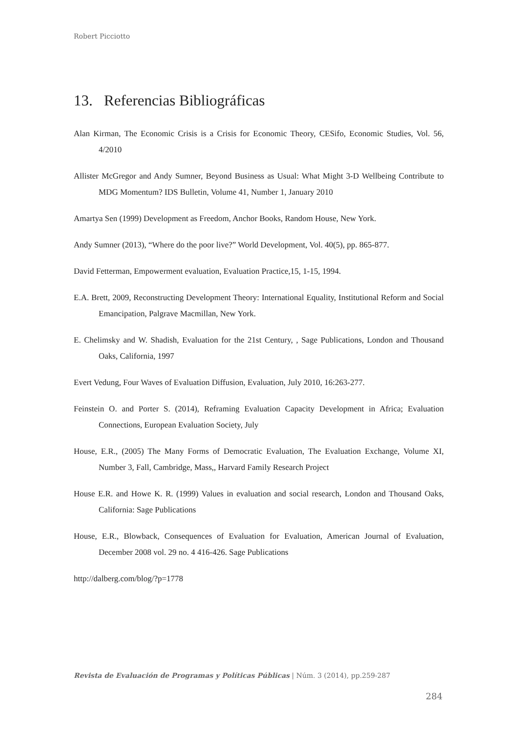Robert Picciotto
13. Referencias Bibliográficas
Alan Kirman, The Economic Crisis is a Crisis for Economic Theory, CESifo, Economic Studies, Vol. 56, 4/2010
Allister McGregor and Andy Sumner, Beyond Business as Usual: What Might 3-D Wellbeing Contribute to MDG Momentum? IDS Bulletin, Volume 41, Number 1, January 2010
Amartya Sen (1999) Development as Freedom, Anchor Books, Random House, New York.
Andy Sumner (2013), “Where do the poor live?” World Development, Vol. 40(5), pp. 865-877.
David Fetterman, Empowerment evaluation, Evaluation Practice,15, 1-15, 1994.
E.A. Brett, 2009, Reconstructing Development Theory: International Equality, Institutional Reform and Social Emancipation, Palgrave Macmillan, New York.
E. Chelimsky and W. Shadish, Evaluation for the 21st Century, , Sage Publications, London and Thousand Oaks, California, 1997
Evert Vedung, Four Waves of Evaluation Diffusion, Evaluation, July 2010, 16:263-277.
Feinstein O. and Porter S. (2014), Reframing Evaluation Capacity Development in Africa; Evaluation Connections, European Evaluation Society, July
House, E.R., (2005) The Many Forms of Democratic Evaluation, The Evaluation Exchange, Volume XI, Number 3, Fall, Cambridge, Mass,, Harvard Family Research Project
House E.R. and Howe K. R. (1999) Values in evaluation and social research, London and Thousand Oaks, California: Sage Publications
House, E.R., Blowback, Consequences of Evaluation for Evaluation, American Journal of Evaluation, December 2008 vol. 29 no. 4 416-426. Sage Publications
http://dalberg.com/blog/?p=1778
Revista de Evaluación de Programas y Políticas Públicas | Núm. 3 (2014), pp.259-287
284